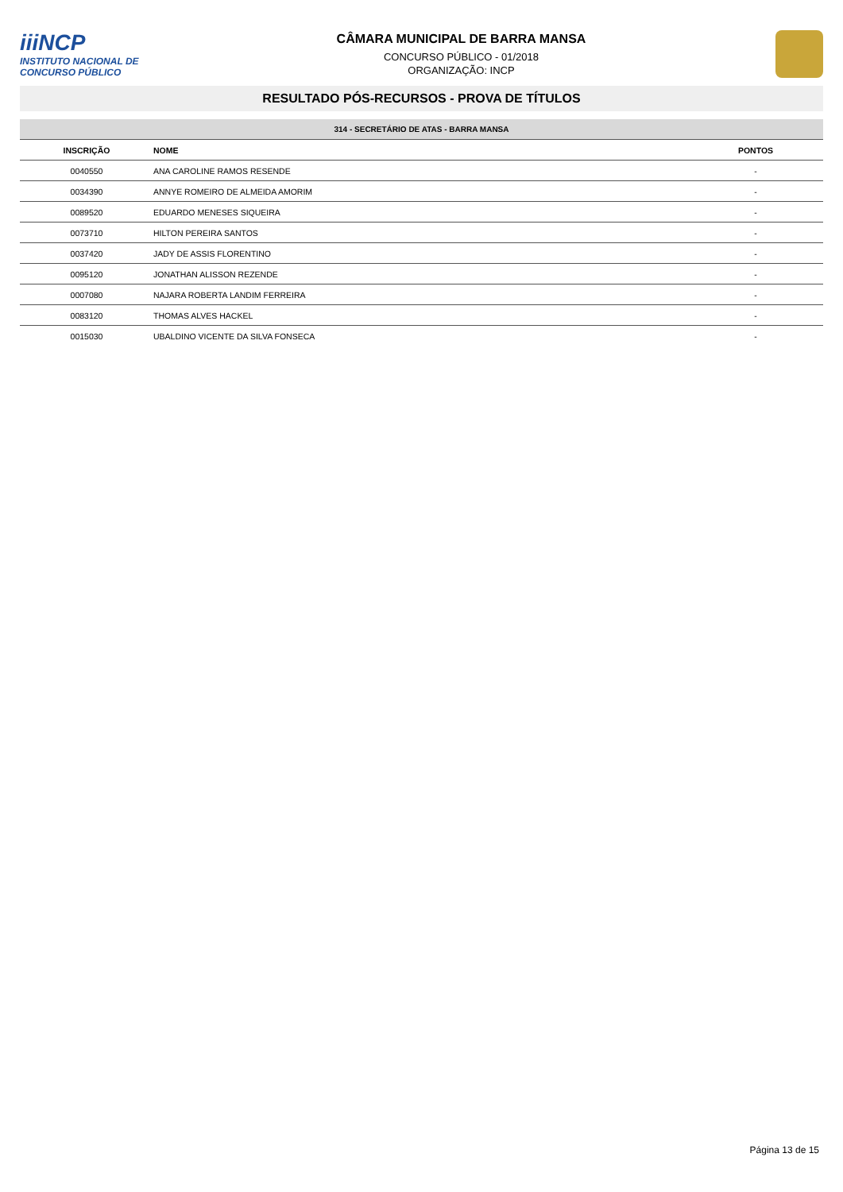iiiNCP
INSTITUTO NACIONAL DE CONCURSO PÚBLICO
CÂMARA MUNICIPAL DE BARRA MANSA
CONCURSO PÚBLICO - 01/2018
ORGANIZAÇÃO: INCP
RESULTADO PÓS-RECURSOS - PROVA DE TÍTULOS
314 - SECRETÁRIO DE ATAS - BARRA MANSA
| INSCRIÇÃO | NOME | PONTOS |
| --- | --- | --- |
| 0040550 | ANA CAROLINE RAMOS RESENDE | - |
| 0034390 | ANNYE ROMEIRO DE ALMEIDA AMORIM | - |
| 0089520 | EDUARDO MENESES SIQUEIRA | - |
| 0073710 | HILTON PEREIRA SANTOS | - |
| 0037420 | JADY DE ASSIS FLORENTINO | - |
| 0095120 | JONATHAN ALISSON REZENDE | - |
| 0007080 | NAJARA ROBERTA LANDIM FERREIRA | - |
| 0083120 | THOMAS ALVES HACKEL | - |
| 0015030 | UBALDINO VICENTE DA SILVA FONSECA | - |
Página 13 de 15